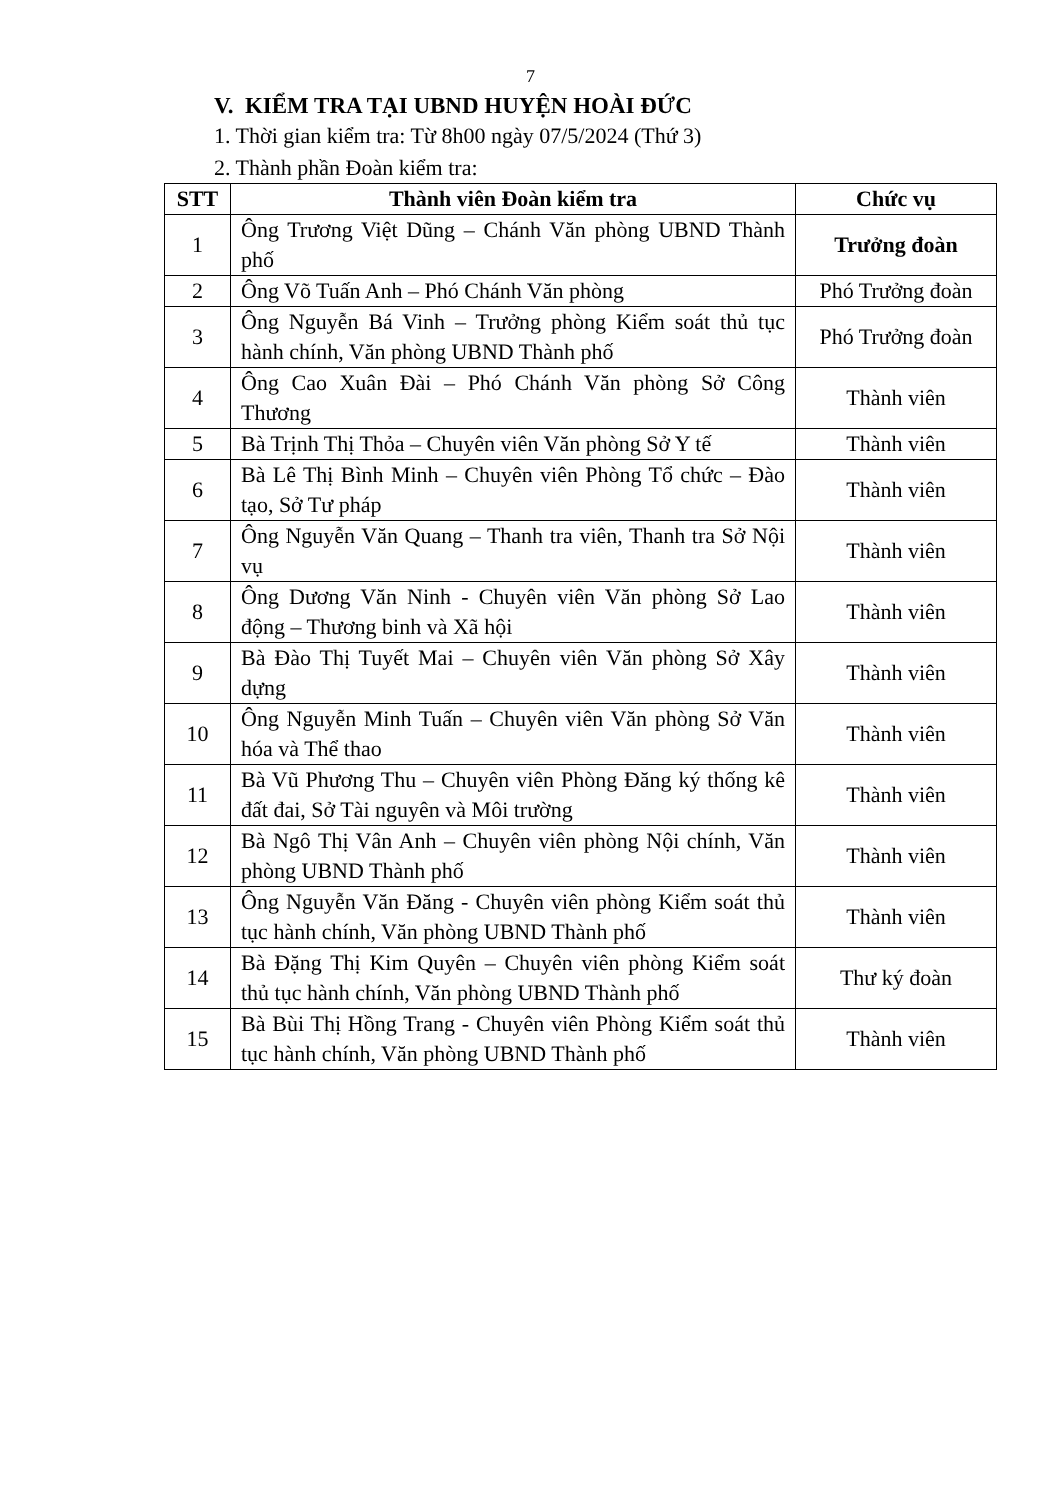7
V. KIỂM TRA TẠI UBND HUYỆN HOÀI ĐỨC
1. Thời gian kiểm tra: Từ 8h00 ngày 07/5/2024 (Thứ 3)
2. Thành phần Đoàn kiểm tra:
| STT | Thành viên Đoàn kiểm tra | Chức vụ |
| --- | --- | --- |
| 1 | Ông Trương Việt Dũng – Chánh Văn phòng UBND Thành phố | Trưởng đoàn |
| 2 | Ông Võ Tuấn Anh – Phó Chánh Văn phòng | Phó Trưởng đoàn |
| 3 | Ông Nguyễn Bá Vinh – Trưởng phòng Kiểm soát thủ tục hành chính, Văn phòng UBND Thành phố | Phó Trưởng đoàn |
| 4 | Ông Cao Xuân Đài – Phó Chánh Văn phòng Sở Công Thương | Thành viên |
| 5 | Bà Trịnh Thị Thỏa – Chuyên viên Văn phòng Sở Y tế | Thành viên |
| 6 | Bà Lê Thị Bình Minh – Chuyên viên Phòng Tổ chức – Đào tạo, Sở Tư pháp | Thành viên |
| 7 | Ông Nguyễn Văn Quang – Thanh tra viên, Thanh tra Sở Nội vụ | Thành viên |
| 8 | Ông Dương Văn Ninh - Chuyên viên Văn phòng Sở Lao động – Thương binh và Xã hội | Thành viên |
| 9 | Bà Đào Thị Tuyết Mai – Chuyên viên Văn phòng Sở Xây dựng | Thành viên |
| 10 | Ông Nguyễn Minh Tuấn – Chuyên viên Văn phòng Sở Văn hóa và Thể thao | Thành viên |
| 11 | Bà Vũ Phương Thu – Chuyên viên Phòng Đăng ký thống kê đất đai, Sở Tài nguyên và Môi trường | Thành viên |
| 12 | Bà Ngô Thị Vân Anh – Chuyên viên phòng Nội chính, Văn phòng UBND Thành phố | Thành viên |
| 13 | Ông Nguyễn Văn Đăng - Chuyên viên phòng Kiểm soát thủ tục hành chính, Văn phòng UBND Thành phố | Thành viên |
| 14 | Bà Đặng Thị Kim Quyên – Chuyên viên phòng Kiểm soát thủ tục hành chính, Văn phòng UBND Thành phố | Thư ký đoàn |
| 15 | Bà Bùi Thị Hồng Trang - Chuyên viên Phòng Kiểm soát thủ tục hành chính, Văn phòng UBND Thành phố | Thành viên |